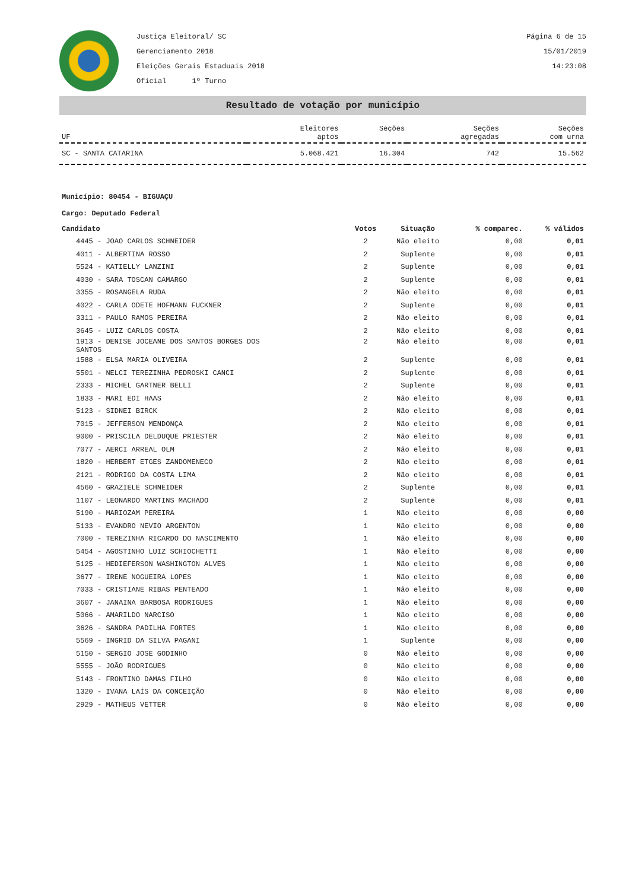Justiça Eleitoral/ SC
Gerenciamento 2018
Eleições Gerais Estaduais 2018
Oficial 1º Turno
Página 6 de 15
15/01/2019
14:23:08
Resultado de votação por município
| UF | Eleitores aptos | Seções | Seções agregadas | Seções com urna |
| --- | --- | --- | --- | --- |
| SC - SANTA CATARINA | 5.068.421 | 16.304 | 742 | 15.562 |
Município: 80454 - BIGUAÇU
Cargo: Deputado Federal
| Candidato | Votos | Situação | % comparec. | % válidos |
| --- | --- | --- | --- | --- |
| 4445 - JOAO CARLOS SCHNEIDER | 2 | Não eleito | 0,00 | 0,01 |
| 4011 - ALBERTINA ROSSO | 2 | Suplente | 0,00 | 0,01 |
| 5524 - KATIELLY LANZINI | 2 | Suplente | 0,00 | 0,01 |
| 4030 - SARA TOSCAN CAMARGO | 2 | Suplente | 0,00 | 0,01 |
| 3355 - ROSANGELA RUDA | 2 | Não eleito | 0,00 | 0,01 |
| 4022 - CARLA ODETE HOFMANN FUCKNER | 2 | Suplente | 0,00 | 0,01 |
| 3311 - PAULO RAMOS PEREIRA | 2 | Não eleito | 0,00 | 0,01 |
| 3645 - LUIZ CARLOS COSTA | 2 | Não eleito | 0,00 | 0,01 |
| 1913 - DENISE JOCEANE DOS SANTOS BORGES DOS SANTOS | 2 | Não eleito | 0,00 | 0,01 |
| 1588 - ELSA MARIA OLIVEIRA | 2 | Suplente | 0,00 | 0,01 |
| 5501 - NELCI TEREZINHA PEDROSKI CANCI | 2 | Suplente | 0,00 | 0,01 |
| 2333 - MICHEL GARTNER BELLI | 2 | Suplente | 0,00 | 0,01 |
| 1833 - MARI EDI HAAS | 2 | Não eleito | 0,00 | 0,01 |
| 5123 - SIDNEI BIRCK | 2 | Não eleito | 0,00 | 0,01 |
| 7015 - JEFFERSON MENDONÇA | 2 | Não eleito | 0,00 | 0,01 |
| 9000 - PRISCILA DELDUQUE PRIESTER | 2 | Não eleito | 0,00 | 0,01 |
| 7077 - AERCI ARREAL OLM | 2 | Não eleito | 0,00 | 0,01 |
| 1820 - HERBERT ETGES ZANDOMENECO | 2 | Não eleito | 0,00 | 0,01 |
| 2121 - RODRIGO DA COSTA LIMA | 2 | Não eleito | 0,00 | 0,01 |
| 4560 - GRAZIELE SCHNEIDER | 2 | Suplente | 0,00 | 0,01 |
| 1107 - LEONARDO MARTINS MACHADO | 2 | Suplente | 0,00 | 0,01 |
| 5190 - MARIOZAM PEREIRA | 1 | Não eleito | 0,00 | 0,00 |
| 5133 - EVANDRO NEVIO ARGENTON | 1 | Não eleito | 0,00 | 0,00 |
| 7000 - TEREZINHA RICARDO DO NASCIMENTO | 1 | Não eleito | 0,00 | 0,00 |
| 5454 - AGOSTINHO LUIZ SCHIOCHETTI | 1 | Não eleito | 0,00 | 0,00 |
| 5125 - HEDIEFERSON WASHINGTON ALVES | 1 | Não eleito | 0,00 | 0,00 |
| 3677 - IRENE NOGUEIRA LOPES | 1 | Não eleito | 0,00 | 0,00 |
| 7033 - CRISTIANE RIBAS PENTEADO | 1 | Não eleito | 0,00 | 0,00 |
| 3607 - JANAINA BARBOSA RODRIGUES | 1 | Não eleito | 0,00 | 0,00 |
| 5066 - AMARILDO NARCISO | 1 | Não eleito | 0,00 | 0,00 |
| 3626 - SANDRA PADILHA FORTES | 1 | Não eleito | 0,00 | 0,00 |
| 5569 - INGRID DA SILVA PAGANI | 1 | Suplente | 0,00 | 0,00 |
| 5150 - SERGIO JOSE GODINHO | 0 | Não eleito | 0,00 | 0,00 |
| 5555 - JOÃO RODRIGUES | 0 | Não eleito | 0,00 | 0,00 |
| 5143 - FRONTINO DAMAS FILHO | 0 | Não eleito | 0,00 | 0,00 |
| 1320 - IVANA LAÍS DA CONCEIÇÃO | 0 | Não eleito | 0,00 | 0,00 |
| 2929 - MATHEUS VETTER | 0 | Não eleito | 0,00 | 0,00 |